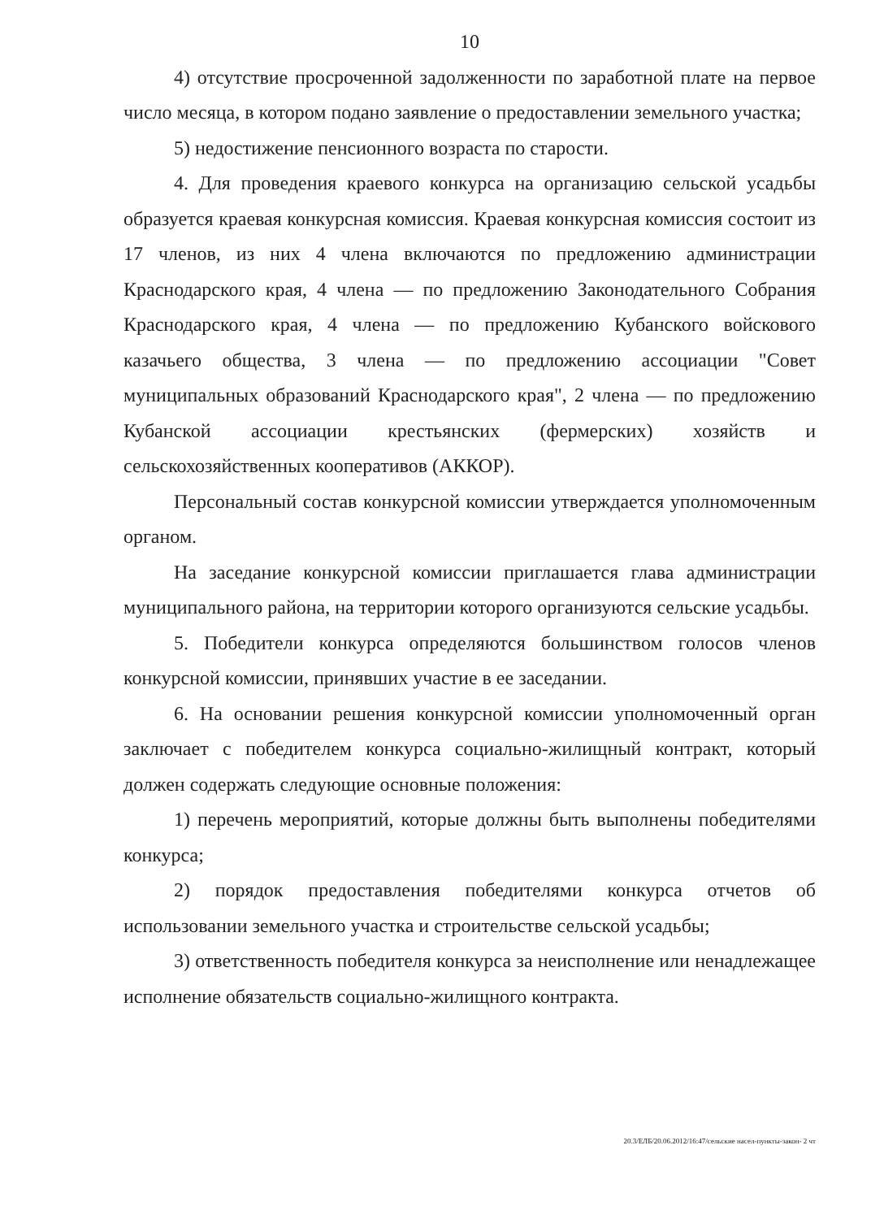10
4) отсутствие просроченной задолженности по заработной плате на первое число месяца, в котором подано заявление о предоставлении земельного участка;
5) недостижение пенсионного возраста по старости.
4. Для проведения краевого конкурса на организацию сельской усадьбы образуется краевая конкурсная комиссия. Краевая конкурсная комиссия состоит из 17 членов, из них 4 члена включаются по предложению администрации Краснодарского края, 4 члена — по предложению Законодательного Собрания Краснодарского края, 4 члена — по предложению Кубанского войскового казачьего общества, 3 члена — по предложению ассоциации "Совет муниципальных образований Краснодарского края", 2 члена — по предложению Кубанской ассоциации крестьянских (фермерских) хозяйств и сельскохозяйственных кооперативов (АККОР).
Персональный состав конкурсной комиссии утверждается уполномоченным органом.
На заседание конкурсной комиссии приглашается глава администрации муниципального района, на территории которого организуются сельские усадьбы.
5. Победители конкурса определяются большинством голосов членов конкурсной комиссии, принявших участие в ее заседании.
6. На основании решения конкурсной комиссии уполномоченный орган заключает с победителем конкурса социально-жилищный контракт, который должен содержать следующие основные положения:
1) перечень мероприятий, которые должны быть выполнены победителями конкурса;
2) порядок предоставления победителями конкурса отчетов об использовании земельного участка и строительстве сельской усадьбы;
3) ответственность победителя конкурса за неисполнение или ненадлежащее исполнение обязательств социально-жилищного контракта.
20.3/ЕЛБ/20.06.2012/16:47/сельские насел-пункты-закон- 2 чт